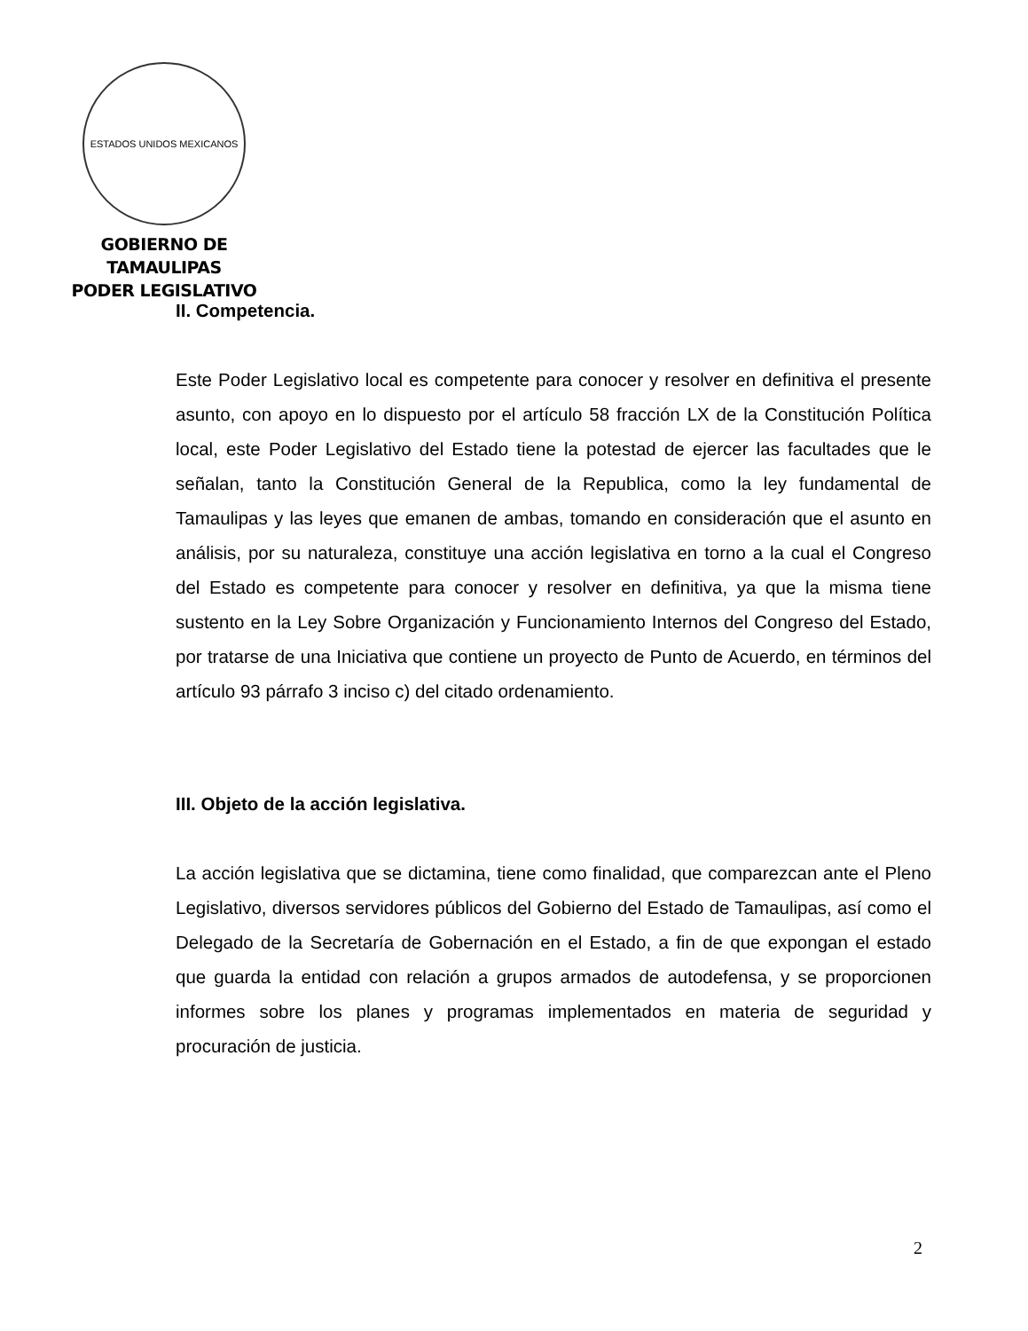ESTADOS UNIDOS MEXICANOS
GOBIERNO DE TAMAULIPAS
PODER LEGISLATIVO
II. Competencia.
Este Poder Legislativo local es competente para conocer y resolver en definitiva el presente asunto, con apoyo en lo dispuesto por el artículo 58 fracción LX de la Constitución Política local, este Poder Legislativo del Estado tiene la potestad de ejercer las facultades que le señalan, tanto la Constitución General de la Republica, como la ley fundamental de Tamaulipas y las leyes que emanen de ambas, tomando en consideración que el asunto en análisis, por su naturaleza, constituye una acción legislativa en torno a la cual el Congreso del Estado es competente para conocer y resolver en definitiva, ya que la misma tiene sustento en la Ley Sobre Organización y Funcionamiento Internos del Congreso del Estado, por tratarse de una Iniciativa que contiene un proyecto de Punto de Acuerdo, en términos del artículo 93 párrafo 3 inciso c) del citado ordenamiento.
III. Objeto de la acción legislativa.
La acción legislativa que se dictamina, tiene como finalidad, que comparezcan ante el Pleno Legislativo, diversos servidores públicos del Gobierno del Estado de Tamaulipas, así como el Delegado de la Secretaría de Gobernación en el Estado, a fin de que expongan el estado que guarda la entidad con relación a grupos armados de autodefensa, y se proporcionen informes sobre los planes y programas implementados en materia de seguridad y procuración de justicia.
2